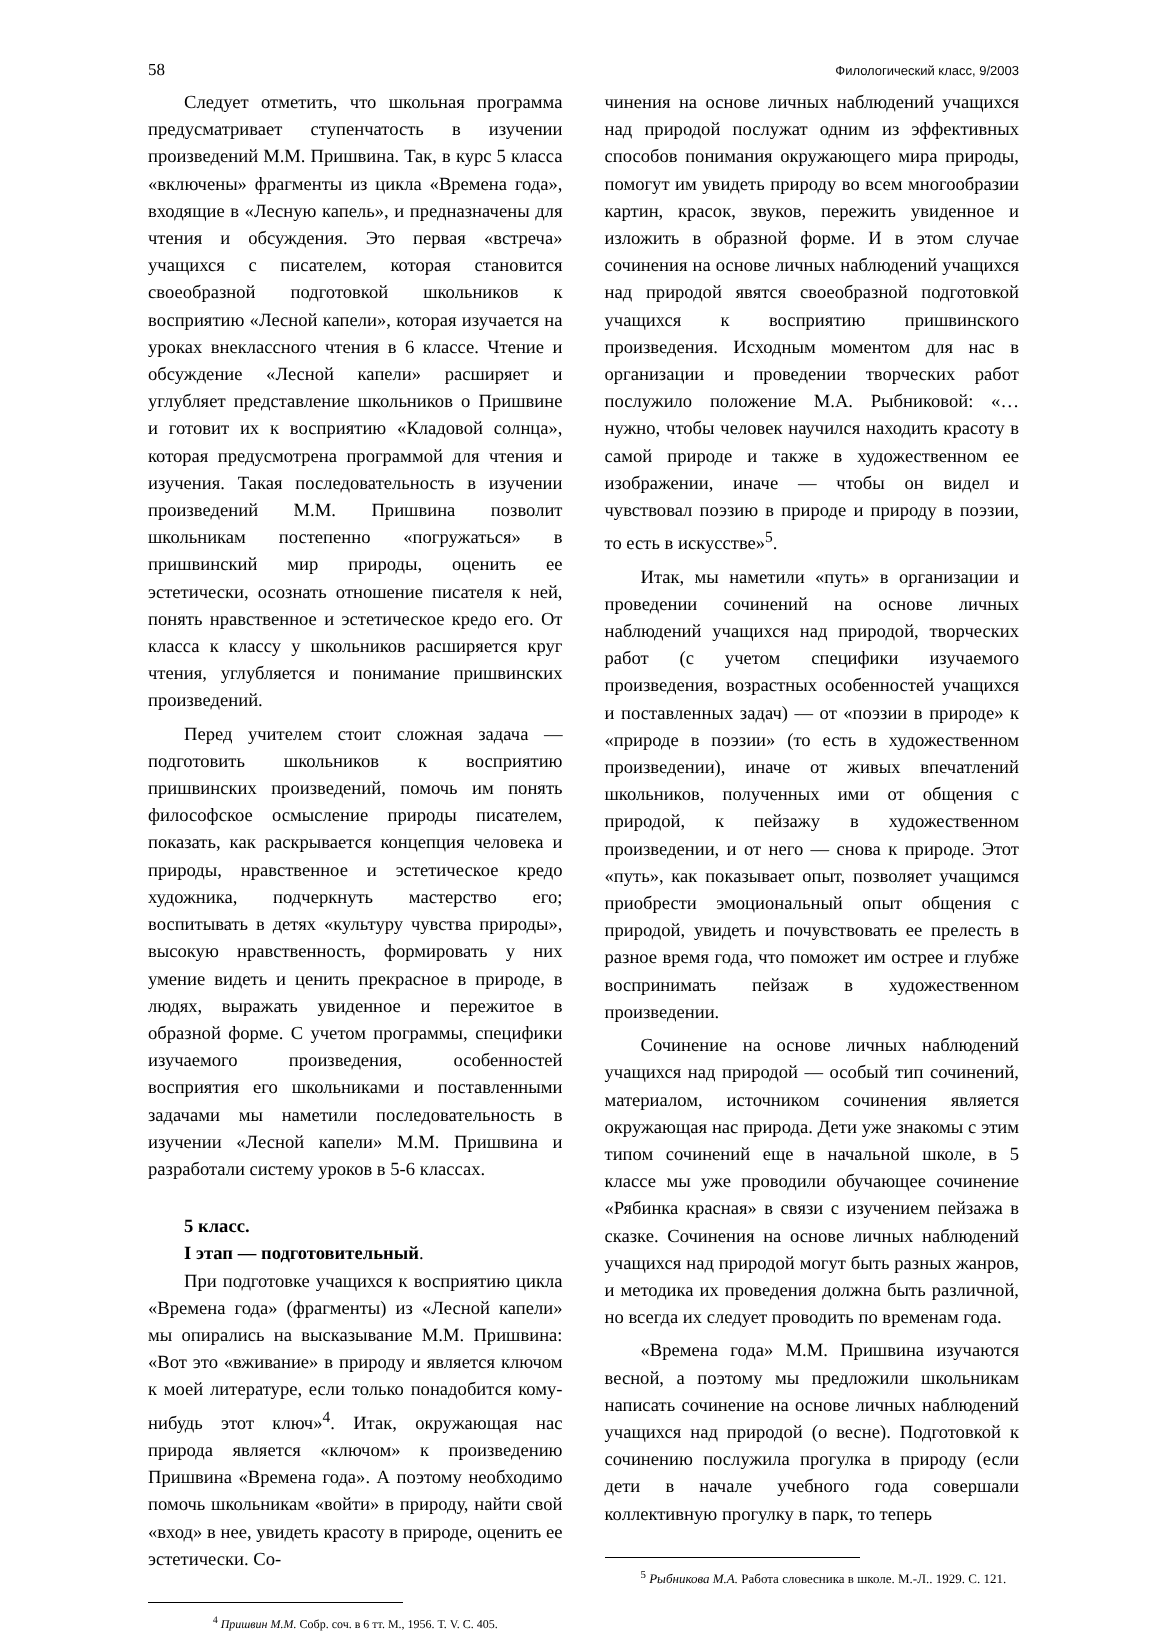58 Филологический класс, 9/2003
Следует отметить, что школьная программа предусматривает ступенчатость в изучении произведений М.М. Пришвина. Так, в курс 5 класса «включены» фрагменты из цикла «Времена года», входящие в «Лесную капель», и предназначены для чтения и обсуждения. Это первая «встреча» учащихся с писателем, которая становится своеобразной подготовкой школьников к восприятию «Лесной капели», которая изучается на уроках внеклассного чтения в 6 классе. Чтение и обсуждение «Лесной капели» расширяет и углубляет представление школьников о Пришвине и готовит их к восприятию «Кладовой солнца», которая предусмотрена программой для чтения и изучения. Такая последовательность в изучении произведений М.М. Пришвина позволит школьникам постепенно «погружаться» в пришвинский мир природы, оценить ее эстетически, осознать отношение писателя к ней, понять нравственное и эстетическое кредо его. От класса к классу у школьников расширяется круг чтения, углубляется и понимание пришвинских произведений.
Перед учителем стоит сложная задача — подготовить школьников к восприятию пришвинских произведений, помочь им понять философское осмысление природы писателем, показать, как раскрывается концепция человека и природы, нравственное и эстетическое кредо художника, подчеркнуть мастерство его; воспитывать в детях «культуру чувства природы», высокую нравственность, формировать у них умение видеть и ценить прекрасное в природе, в людях, выражать увиденное и пережитое в образной форме. С учетом программы, специфики изучаемого произведения, особенностей восприятия его школьниками и поставленными задачами мы наметили последовательность в изучении «Лесной капели» М.М. Пришвина и разработали систему уроков в 5-6 классах.
5 класс.
I этап — подготовительный.
При подготовке учащихся к восприятию цикла «Времена года» (фрагменты) из «Лесной капели» мы опирались на высказывание М.М. Пришвина: «Вот это «вживание» в природу и является ключом к моей литературе, если только понадобится кому-нибудь этот ключ»<sup>4</sup>. Итак, окружающая нас природа является «ключом» к произведению Пришвина «Времена года». А поэтому необходимо помочь школьникам «войти» в природу, найти свой «вход» в нее, увидеть красоту в природе, оценить ее эстетически. Со-
<sup>4</sup> Пришвин М.М. Собр. соч. в 6 тт. М., 1956. Т. V. С. 405.
чинения на основе личных наблюдений учащихся над природой послужат одним из эффективных способов понимания окружающего мира природы, помогут им увидеть природу во всем многообразии картин, красок, звуков, пережить увиденное и изложить в образной форме. И в этом случае сочинения на основе личных наблюдений учащихся над природой явятся своеобразной подготовкой учащихся к восприятию пришвинского произведения. Исходным моментом для нас в организации и проведении творческих работ послужило положение М.А. Рыбниковой: «…нужно, чтобы человек научился находить красоту в самой природе и также в художественном ее изображении, иначе — чтобы он видел и чувствовал поэзию в природе и природу в поэзии, то есть в искусстве»<sup>5</sup>.
Итак, мы наметили «путь» в организации и проведении сочинений на основе личных наблюдений учащихся над природой, творческих работ (с учетом специфики изучаемого произведения, возрастных особенностей учащихся и поставленных задач) — от «поэзии в природе» к «природе в поэзии» (то есть в художественном произведении), иначе от живых впечатлений школьников, полученных ими от общения с природой, к пейзажу в художественном произведении, и от него — снова к природе. Этот «путь», как показывает опыт, позволяет учащимся приобрести эмоциональный опыт общения с природой, увидеть и почувствовать ее прелесть в разное время года, что поможет им острее и глубже воспринимать пейзаж в художественном произведении.
Сочинение на основе личных наблюдений учащихся над природой — особый тип сочинений, материалом, источником сочинения является окружающая нас природа. Дети уже знакомы с этим типом сочинений еще в начальной школе, в 5 классе мы уже проводили обучающее сочинение «Рябинка красная» в связи с изучением пейзажа в сказке. Сочинения на основе личных наблюдений учащихся над природой могут быть разных жанров, и методика их проведения должна быть различной, но всегда их следует проводить по временам года.
«Времена года» М.М. Пришвина изучаются весной, а поэтому мы предложили школьникам написать сочинение на основе личных наблюдений учащихся над природой (о весне). Подготовкой к сочинению послужила прогулка в природу (если дети в начале учебного года совершали коллективную прогулку в парк, то теперь
<sup>5</sup> Рыбникова М.А. Работа словесника в школе. М.-Л.. 1929. С. 121.